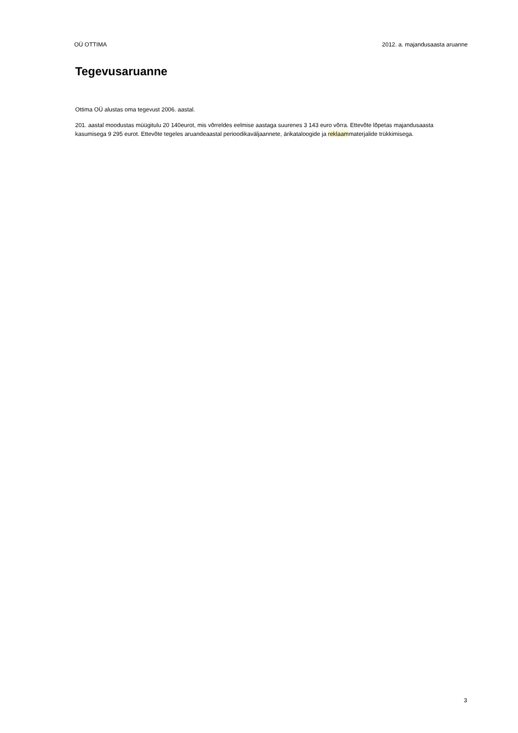OÜ OTTIMA 2012. a. majandusaasta aruanne
Tegevusaruanne
Ottima OÜ alustas oma tegevust 2006. aastal.
201. aastal moodustas müügitulu 20 140eurot, mis võrreldes eelmise aastaga suurenes 3 143 euro võrra. Ettevõte lõpetas majandusaasta kasumisega 9 295 eurot. Ettevõte tegeles aruandeaastal perioodikaväljaannete, ärikataloogide ja reklaammaterjalide trükkimisega.
3